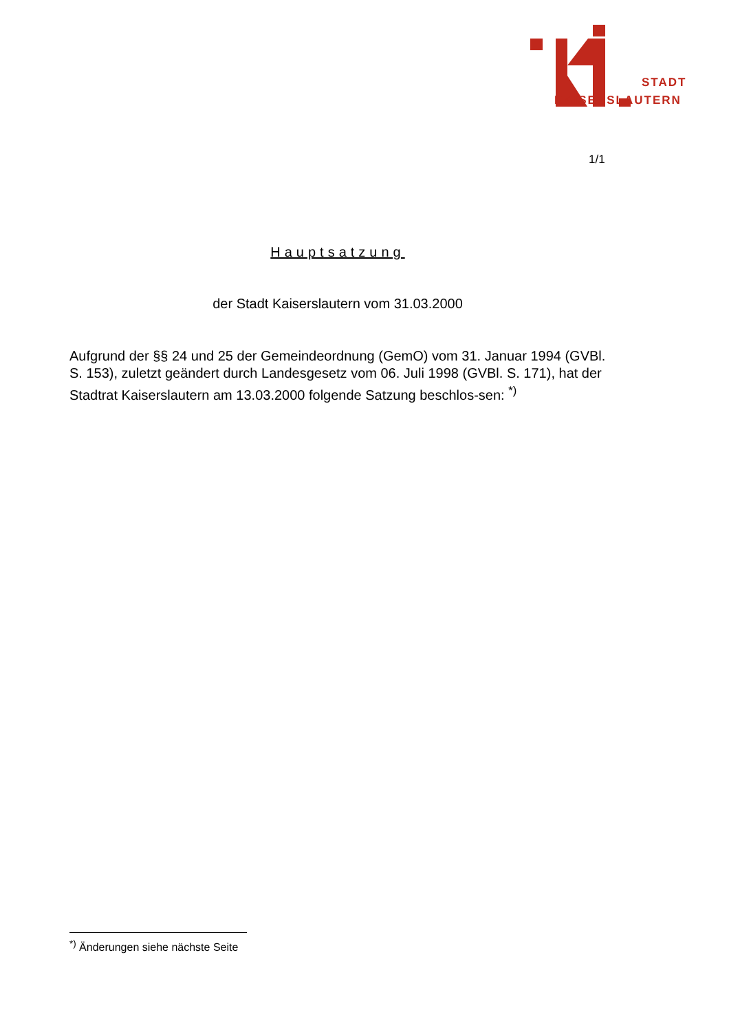STADT
KAISERSLAUTERN
1/1
Hauptsatzung
der Stadt Kaiserslautern vom 31.03.2000
Aufgrund der §§ 24 und 25 der Gemeindeordnung (GemO) vom 31. Januar 1994 (GVBl. S. 153), zuletzt geändert durch Landesgesetz vom 06. Juli 1998 (GVBl. S. 171), hat der Stadtrat Kaiserslautern am 13.03.2000 folgende Satzung beschlos-sen: <sup>*)</sup>
<sup>*)</sup> Änderungen siehe nächste Seite